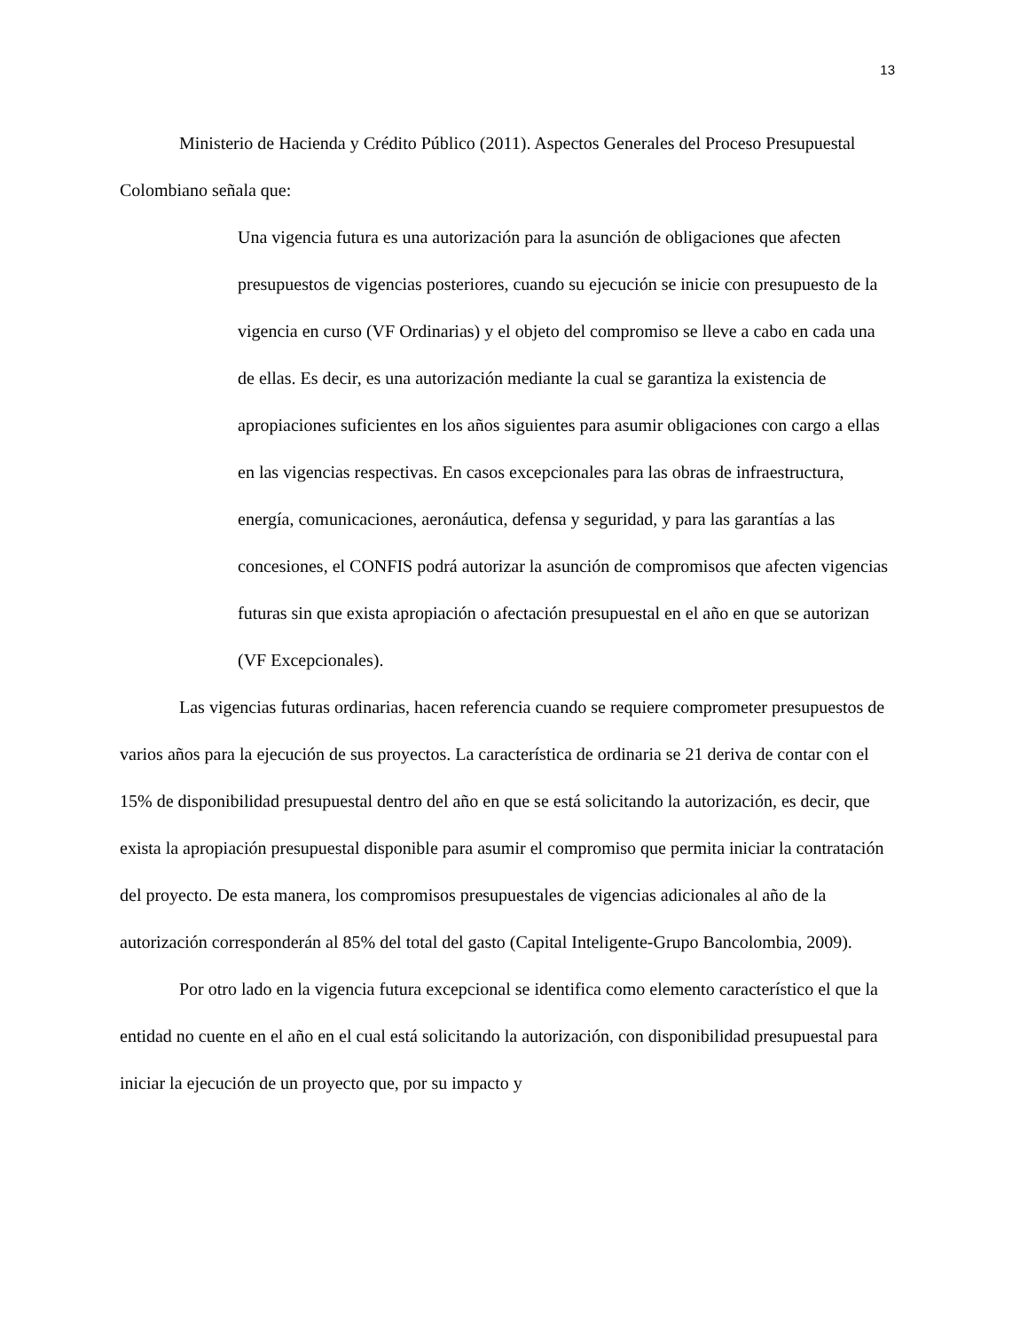13
Ministerio de Hacienda y Crédito Público (2011). Aspectos Generales del Proceso Presupuestal Colombiano señala que:
Una vigencia futura es una autorización para la asunción de obligaciones que afecten presupuestos de vigencias posteriores, cuando su ejecución se inicie con presupuesto de la vigencia en curso (VF Ordinarias) y el objeto del compromiso se lleve a cabo en cada una de ellas. Es decir, es una autorización mediante la cual se garantiza la existencia de apropiaciones suficientes en los años siguientes para asumir obligaciones con cargo a ellas en las vigencias respectivas. En casos excepcionales para las obras de infraestructura, energía, comunicaciones, aeronáutica, defensa y seguridad, y para las garantías a las concesiones, el CONFIS podrá autorizar la asunción de compromisos que afecten vigencias futuras sin que exista apropiación o afectación presupuestal en el año en que se autorizan (VF Excepcionales).
Las vigencias futuras ordinarias, hacen referencia cuando se requiere comprometer presupuestos de varios años para la ejecución de sus proyectos. La característica de ordinaria se 21 deriva de contar con el 15% de disponibilidad presupuestal dentro del año en que se está solicitando la autorización, es decir, que exista la apropiación presupuestal disponible para asumir el compromiso que permita iniciar la contratación del proyecto. De esta manera, los compromisos presupuestales de vigencias adicionales al año de la autorización corresponderán al 85% del total del gasto (Capital Inteligente-Grupo Bancolombia, 2009).
Por otro lado en la vigencia futura excepcional se identifica como elemento característico el que la entidad no cuente en el año en el cual está solicitando la autorización, con disponibilidad presupuestal para iniciar la ejecución de un proyecto que, por su impacto y